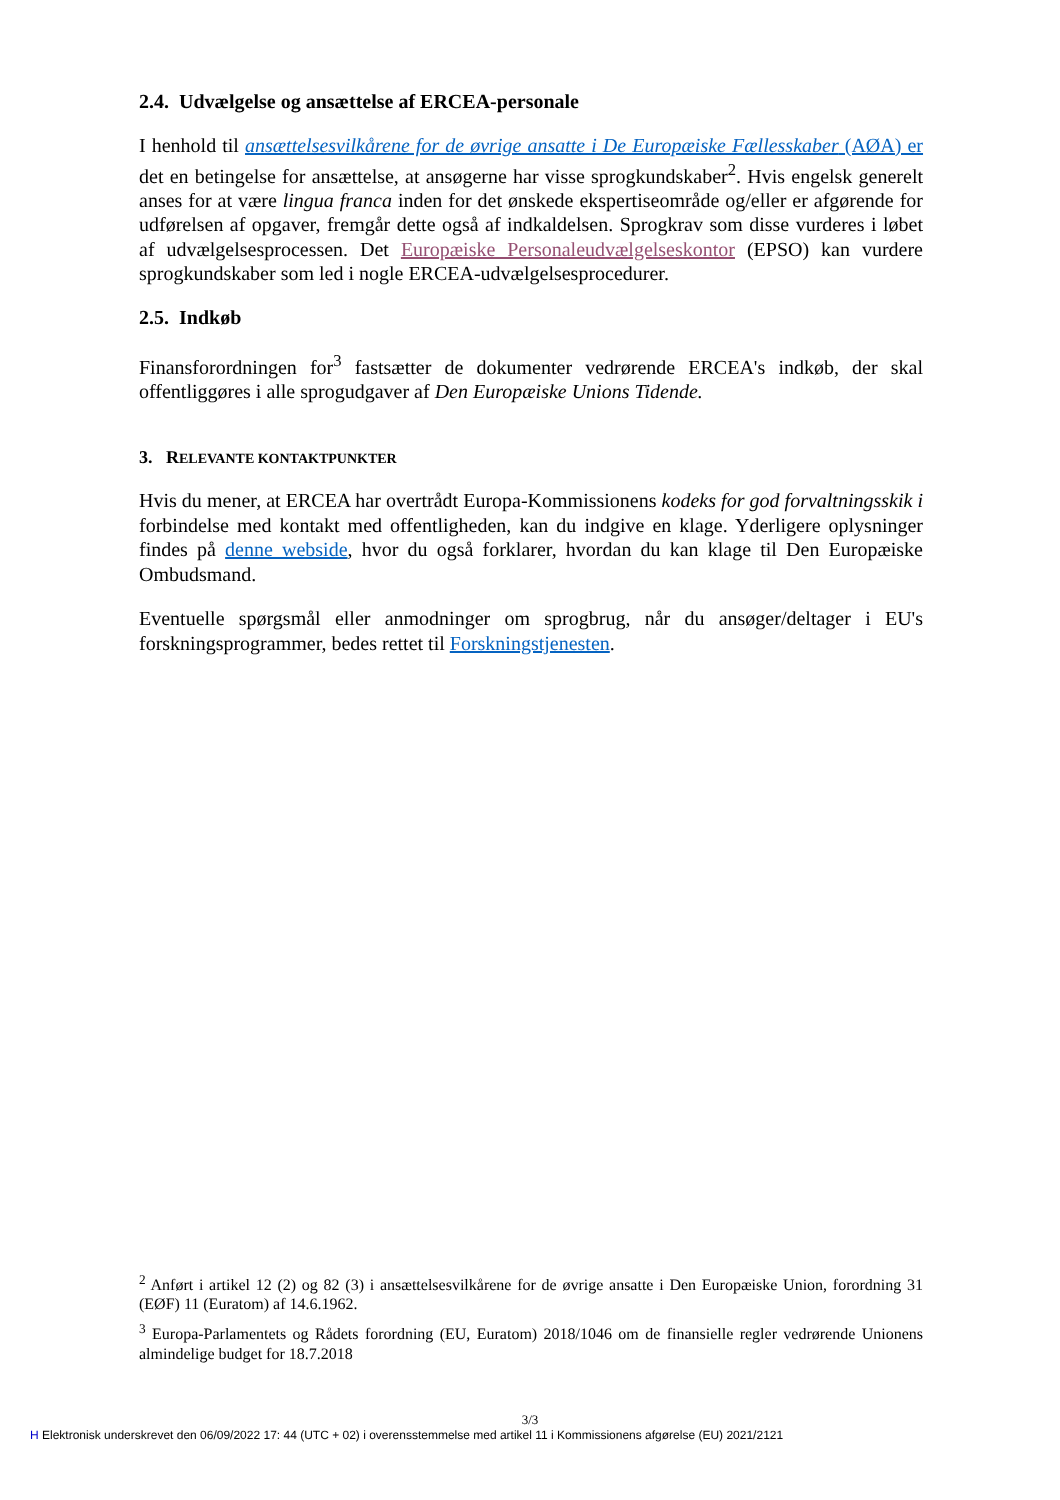2.4. Udvælgelse og ansættelse af ERCEA-personale
I henhold til ansættelsesvilkårene for de øvrige ansatte i De Europæiske Fællesskaber (AØA) er det en betingelse for ansættelse, at ansøgerne har visse sprogkundskaber<sup>2</sup>. Hvis engelsk generelt anses for at være lingua franca inden for det ønskede ekspertiseområde og/eller er afgørende for udførelsen af opgaver, fremgår dette også af indkaldelsen. Sprogkrav som disse vurderes i løbet af udvælgelsesprocessen. Det Europæiske Personaleudvælgelseskontor (EPSO) kan vurdere sprogkundskaber som led i nogle ERCEA-udvælgelsesprocedurer.
2.5. Indkøb
Finansforordningen for<sup>3</sup> fastsætter de dokumenter vedrørende ERCEA's indkøb, der skal offentliggøres i alle sprogudgaver af Den Europæiske Unions Tidende.
3. RELEVANTE KONTAKTPUNKTER
Hvis du mener, at ERCEA har overtrådt Europa-Kommissionens kodeks for god forvaltningsskik i forbindelse med kontakt med offentligheden, kan du indgive en klage. Yderligere oplysninger findes på denne webside, hvor du også forklarer, hvordan du kan klage til Den Europæiske Ombudsmand.
Eventuelle spørgsmål eller anmodninger om sprogbrug, når du ansøger/deltager i EU's forskningsprogrammer, bedes rettet til Forskningstjenesten.
<sup>2</sup> Anført i artikel 12 (2) og 82 (3) i ansættelsesvilkårene for de øvrige ansatte i Den Europæiske Union, forordning 31 (EØF) 11 (Euratom) af 14.6.1962.
<sup>3</sup> Europa-Parlamentets og Rådets forordning (EU, Euratom) 2018/1046 om de finansielle regler vedrørende Unionens almindelige budget for 18.7.2018
3/3
H Elektronisk underskrevet den 06/09/2022 17: 44 (UTC + 02) i overensstemmelse med artikel 11 i Kommissionens afgørelse (EU) 2021/2121